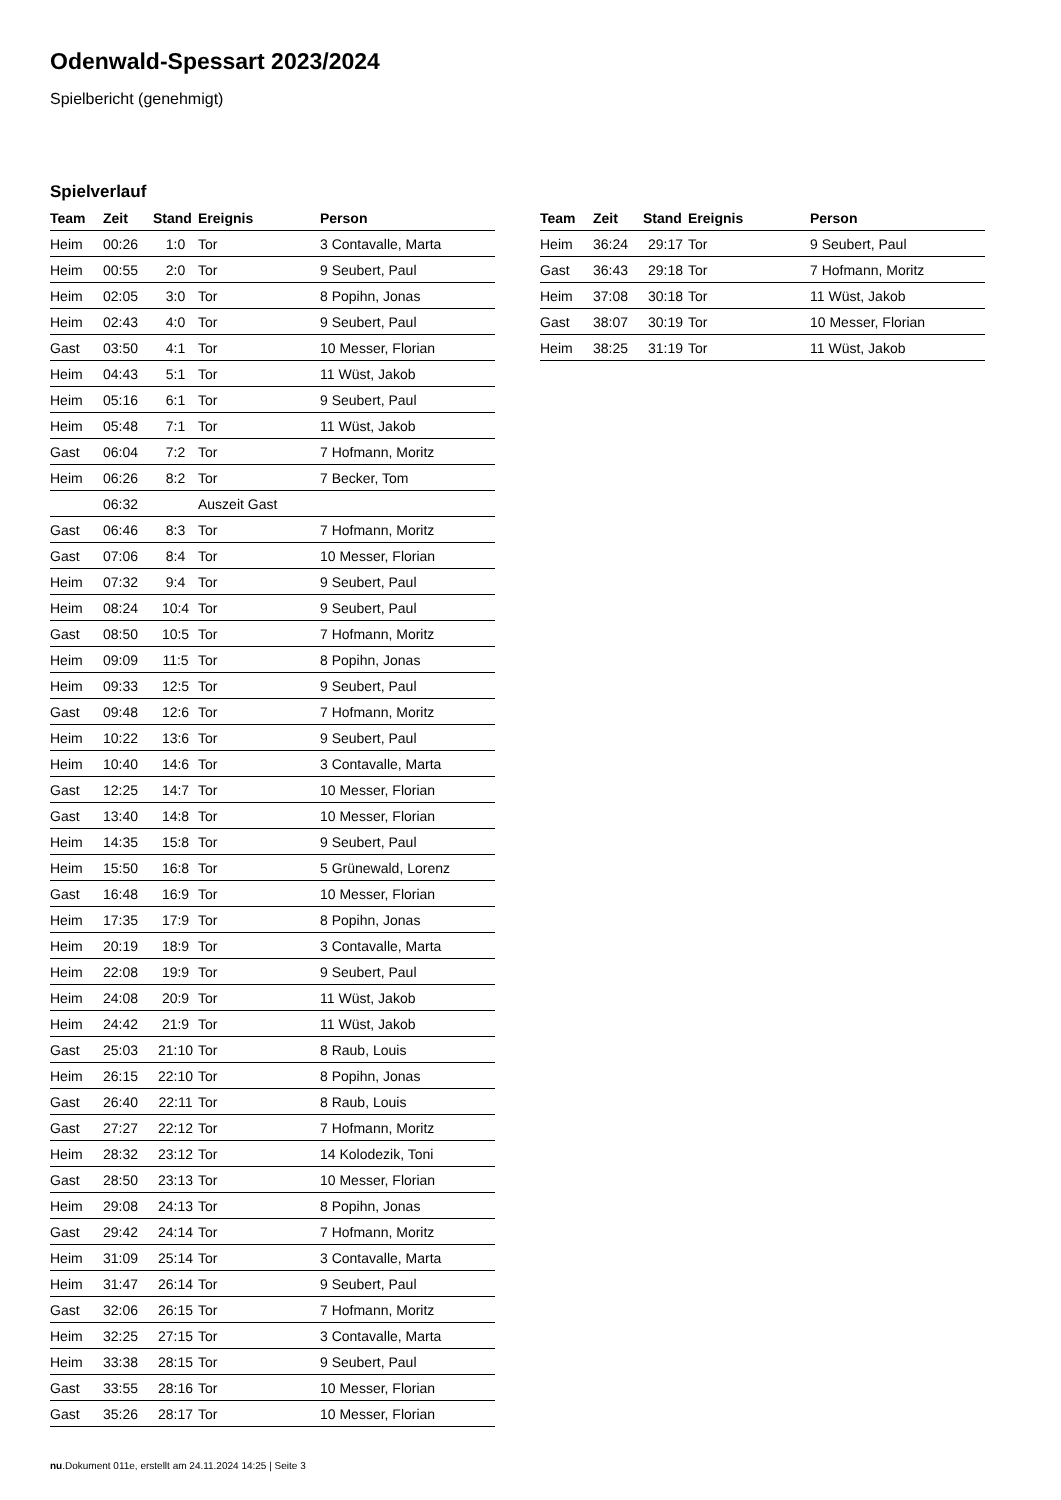Odenwald-Spessart 2023/2024
Spielbericht (genehmigt)
Spielverlauf
| Team | Zeit | Stand | Ereignis | Person |
| --- | --- | --- | --- | --- |
| Heim | 00:26 | 1:0 | Tor | 3 Contavalle, Marta |
| Heim | 00:55 | 2:0 | Tor | 9 Seubert, Paul |
| Heim | 02:05 | 3:0 | Tor | 8 Popihn, Jonas |
| Heim | 02:43 | 4:0 | Tor | 9 Seubert, Paul |
| Gast | 03:50 | 4:1 | Tor | 10 Messer, Florian |
| Heim | 04:43 | 5:1 | Tor | 11 Wüst, Jakob |
| Heim | 05:16 | 6:1 | Tor | 9 Seubert, Paul |
| Heim | 05:48 | 7:1 | Tor | 11 Wüst, Jakob |
| Gast | 06:04 | 7:2 | Tor | 7 Hofmann, Moritz |
| Heim | 06:26 | 8:2 | Tor | 7 Becker, Tom |
| | 06:32 | | Auszeit Gast | |
| Gast | 06:46 | 8:3 | Tor | 7 Hofmann, Moritz |
| Gast | 07:06 | 8:4 | Tor | 10 Messer, Florian |
| Heim | 07:32 | 9:4 | Tor | 9 Seubert, Paul |
| Heim | 08:24 | 10:4 | Tor | 9 Seubert, Paul |
| Gast | 08:50 | 10:5 | Tor | 7 Hofmann, Moritz |
| Heim | 09:09 | 11:5 | Tor | 8 Popihn, Jonas |
| Heim | 09:33 | 12:5 | Tor | 9 Seubert, Paul |
| Gast | 09:48 | 12:6 | Tor | 7 Hofmann, Moritz |
| Heim | 10:22 | 13:6 | Tor | 9 Seubert, Paul |
| Heim | 10:40 | 14:6 | Tor | 3 Contavalle, Marta |
| Gast | 12:25 | 14:7 | Tor | 10 Messer, Florian |
| Gast | 13:40 | 14:8 | Tor | 10 Messer, Florian |
| Heim | 14:35 | 15:8 | Tor | 9 Seubert, Paul |
| Heim | 15:50 | 16:8 | Tor | 5 Grünewald, Lorenz |
| Gast | 16:48 | 16:9 | Tor | 10 Messer, Florian |
| Heim | 17:35 | 17:9 | Tor | 8 Popihn, Jonas |
| Heim | 20:19 | 18:9 | Tor | 3 Contavalle, Marta |
| Heim | 22:08 | 19:9 | Tor | 9 Seubert, Paul |
| Heim | 24:08 | 20:9 | Tor | 11 Wüst, Jakob |
| Heim | 24:42 | 21:9 | Tor | 11 Wüst, Jakob |
| Gast | 25:03 | 21:10 | Tor | 8 Raub, Louis |
| Heim | 26:15 | 22:10 | Tor | 8 Popihn, Jonas |
| Gast | 26:40 | 22:11 | Tor | 8 Raub, Louis |
| Gast | 27:27 | 22:12 | Tor | 7 Hofmann, Moritz |
| Heim | 28:32 | 23:12 | Tor | 14 Kolodezik, Toni |
| Gast | 28:50 | 23:13 | Tor | 10 Messer, Florian |
| Heim | 29:08 | 24:13 | Tor | 8 Popihn, Jonas |
| Gast | 29:42 | 24:14 | Tor | 7 Hofmann, Moritz |
| Heim | 31:09 | 25:14 | Tor | 3 Contavalle, Marta |
| Heim | 31:47 | 26:14 | Tor | 9 Seubert, Paul |
| Gast | 32:06 | 26:15 | Tor | 7 Hofmann, Moritz |
| Heim | 32:25 | 27:15 | Tor | 3 Contavalle, Marta |
| Heim | 33:38 | 28:15 | Tor | 9 Seubert, Paul |
| Gast | 33:55 | 28:16 | Tor | 10 Messer, Florian |
| Gast | 35:26 | 28:17 | Tor | 10 Messer, Florian |
| Team | Zeit | Stand | Ereignis | Person |
| --- | --- | --- | --- | --- |
| Heim | 36:24 | 29:17 | Tor | 9 Seubert, Paul |
| Gast | 36:43 | 29:18 | Tor | 7 Hofmann, Moritz |
| Heim | 37:08 | 30:18 | Tor | 11 Wüst, Jakob |
| Gast | 38:07 | 30:19 | Tor | 10 Messer, Florian |
| Heim | 38:25 | 31:19 | Tor | 11 Wüst, Jakob |
nu.Dokument 011e, erstellt am 24.11.2024 14:25 | Seite 3